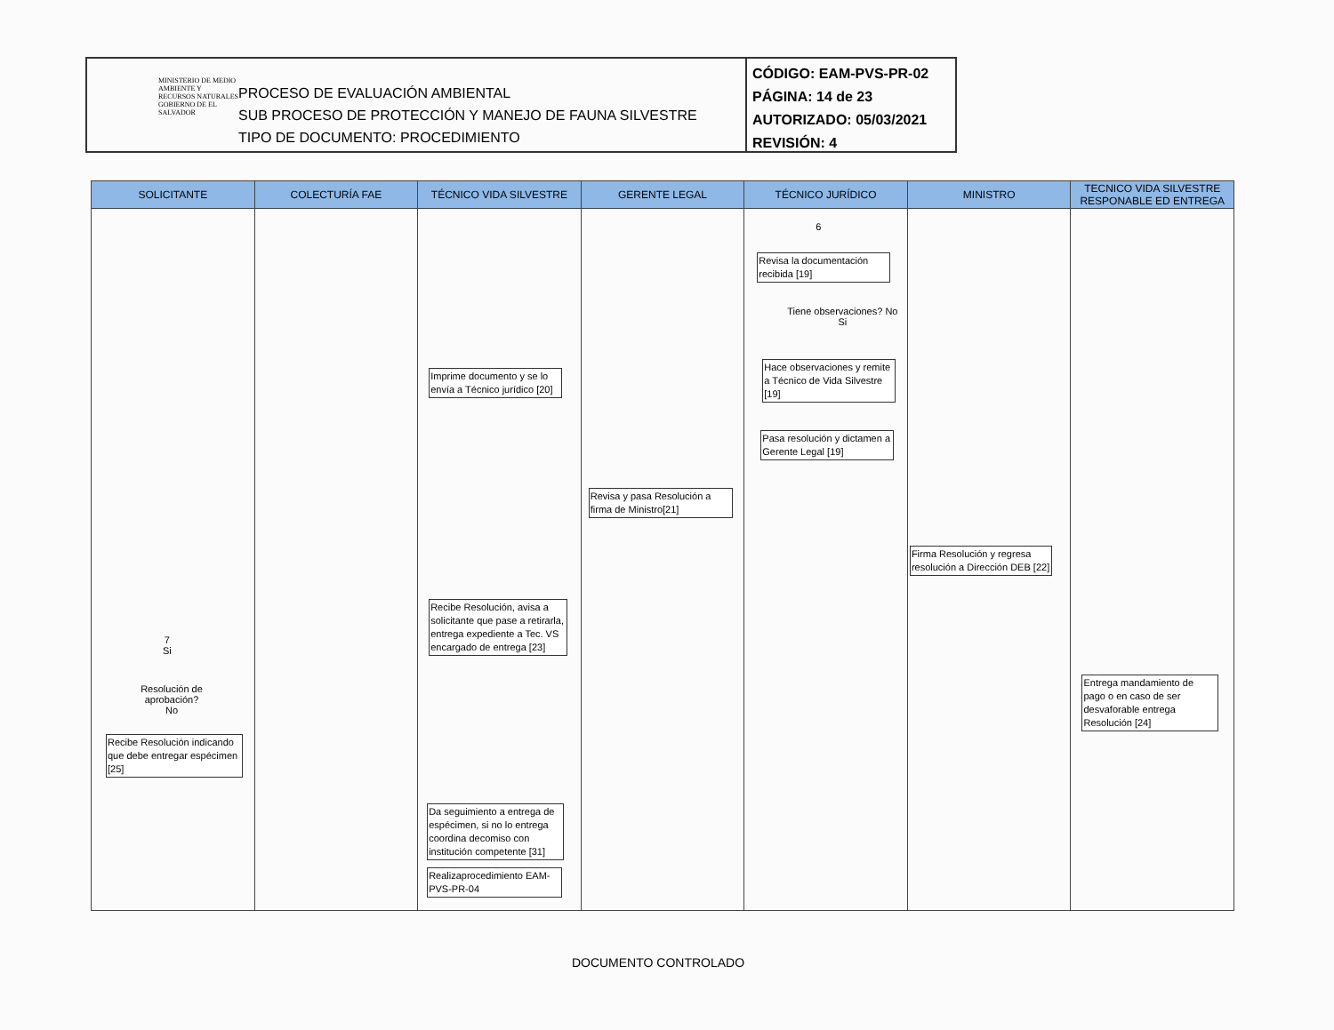MINISTERIO DE MEDIO AMBIENTE Y RECURSOS NATURALES
GOBIERNO DE EL SALVADOR
PROCESO DE EVALUACIÓN AMBIENTAL
SUB PROCESO DE PROTECCIÓN Y MANEJO DE FAUNA SILVESTRE
TIPO DE DOCUMENTO: PROCEDIMIENTO
CÓDIGO: EAM-PVS-PR-02
PÁGINA: 14 de 23
AUTORIZADO: 05/03/2021
REVISIÓN: 4
SOLICITANTE
7
Si
Resolución de aprobación?
No
Recibe Resolución indicando que debe entregar espécimen [25]
COLECTURÍA FAE TÉCNICO VIDA SILVESTRE
Imprime documento y se lo envía a Técnico jurídico [20]
Recibe Resolución, avisa a solicitante que pase a retirarla, entrega expediente a Tec. VS encargado de entrega [23]
Da seguimiento a entrega de espécimen, si no lo entrega coordina decomiso con institución competente [31]
Realizaprocedimiento EAM-PVS-PR-04
GERENTE LEGAL
Revisa y pasa Resolución a firma de Ministro[21]
TÉCNICO JURÍDICO
6
Revisa la documentación recibida [19]
Tiene observaciones? No
Si
Hace observaciones y remite a Técnico de Vida Silvestre [19]
Pasa resolución y dictamen a Gerente Legal [19]
MINISTRO
Firma Resolución y regresa resolución a Dirección DEB [22]
TECNICO VIDA SILVESTRE RESPONABLE ED ENTREGA
Entrega mandamiento de pago o en caso de ser desvaforable entrega Resolución [24]
DOCUMENTO CONTROLADO